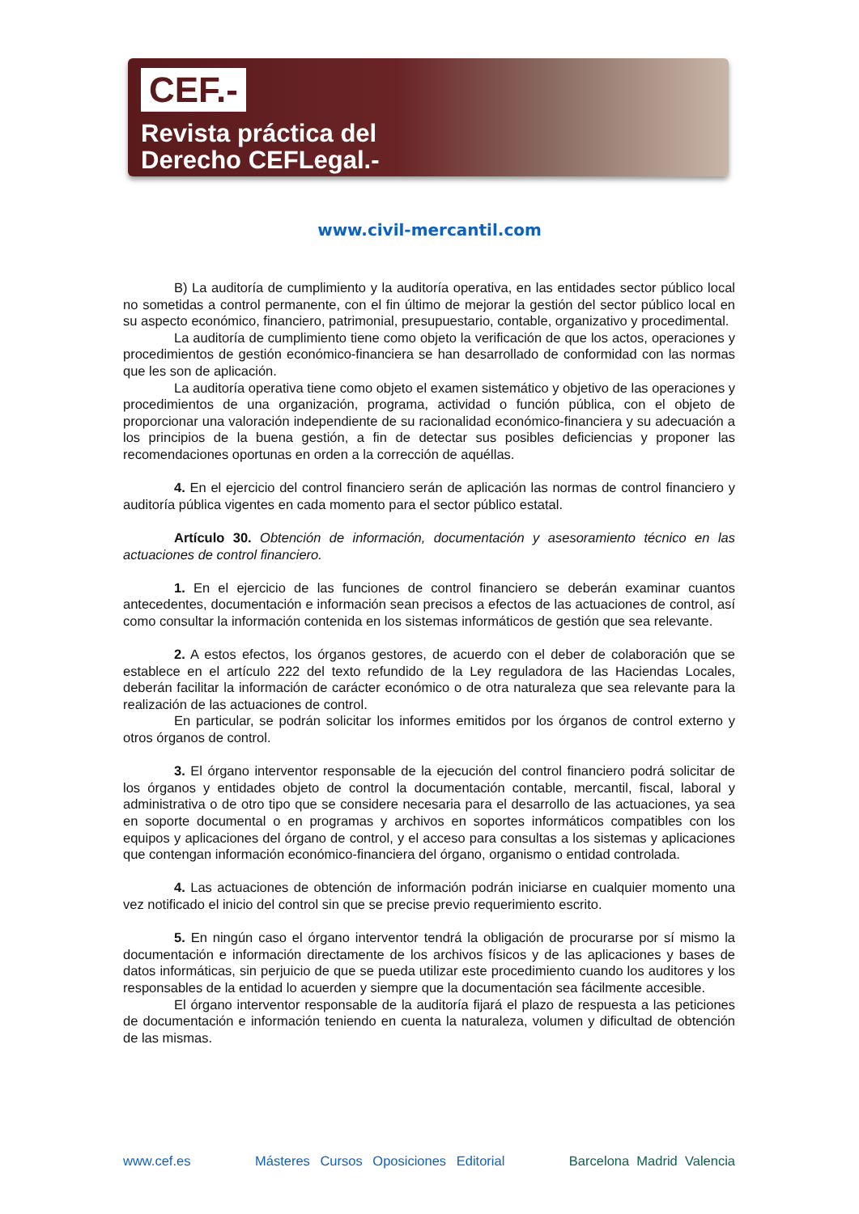CEF.-
Revista práctica del
Derecho CEFLegal.-
www.civil-mercantil.com
B) La auditoría de cumplimiento y la auditoría operativa, en las entidades sector público local no sometidas a control permanente, con el fin último de mejorar la gestión del sector público local en su aspecto económico, financiero, patrimonial, presupuestario, contable, organizativo y procedimental.
La auditoría de cumplimiento tiene como objeto la verificación de que los actos, operaciones y procedimientos de gestión económico-financiera se han desarrollado de conformidad con las normas que les son de aplicación.
La auditoría operativa tiene como objeto el examen sistemático y objetivo de las operaciones y procedimientos de una organización, programa, actividad o función pública, con el objeto de proporcionar una valoración independiente de su racionalidad económico-financiera y su adecuación a los principios de la buena gestión, a fin de detectar sus posibles deficiencias y proponer las recomendaciones oportunas en orden a la corrección de aquéllas.
4. En el ejercicio del control financiero serán de aplicación las normas de control financiero y auditoría pública vigentes en cada momento para el sector público estatal.
Artículo 30. Obtención de información, documentación y asesoramiento técnico en las actuaciones de control financiero.
1. En el ejercicio de las funciones de control financiero se deberán examinar cuantos antecedentes, documentación e información sean precisos a efectos de las actuaciones de control, así como consultar la información contenida en los sistemas informáticos de gestión que sea relevante.
2. A estos efectos, los órganos gestores, de acuerdo con el deber de colaboración que se establece en el artículo 222 del texto refundido de la Ley reguladora de las Haciendas Locales, deberán facilitar la información de carácter económico o de otra naturaleza que sea relevante para la realización de las actuaciones de control.
En particular, se podrán solicitar los informes emitidos por los órganos de control externo y otros órganos de control.
3. El órgano interventor responsable de la ejecución del control financiero podrá solicitar de los órganos y entidades objeto de control la documentación contable, mercantil, fiscal, laboral y administrativa o de otro tipo que se considere necesaria para el desarrollo de las actuaciones, ya sea en soporte documental o en programas y archivos en soportes informáticos compatibles con los equipos y aplicaciones del órgano de control, y el acceso para consultas a los sistemas y aplicaciones que contengan información económico-financiera del órgano, organismo o entidad controlada.
4. Las actuaciones de obtención de información podrán iniciarse en cualquier momento una vez notificado el inicio del control sin que se precise previo requerimiento escrito.
5. En ningún caso el órgano interventor tendrá la obligación de procurarse por sí mismo la documentación e información directamente de los archivos físicos y de las aplicaciones y bases de datos informáticas, sin perjuicio de que se pueda utilizar este procedimiento cuando los auditores y los responsables de la entidad lo acuerden y siempre que la documentación sea fácilmente accesible.
El órgano interventor responsable de la auditoría fijará el plazo de respuesta a las peticiones de documentación e información teniendo en cuenta la naturaleza, volumen y dificultad de obtención de las mismas.
www.cef.es Másteres Cursos Oposiciones Editorial Barcelona Madrid Valencia